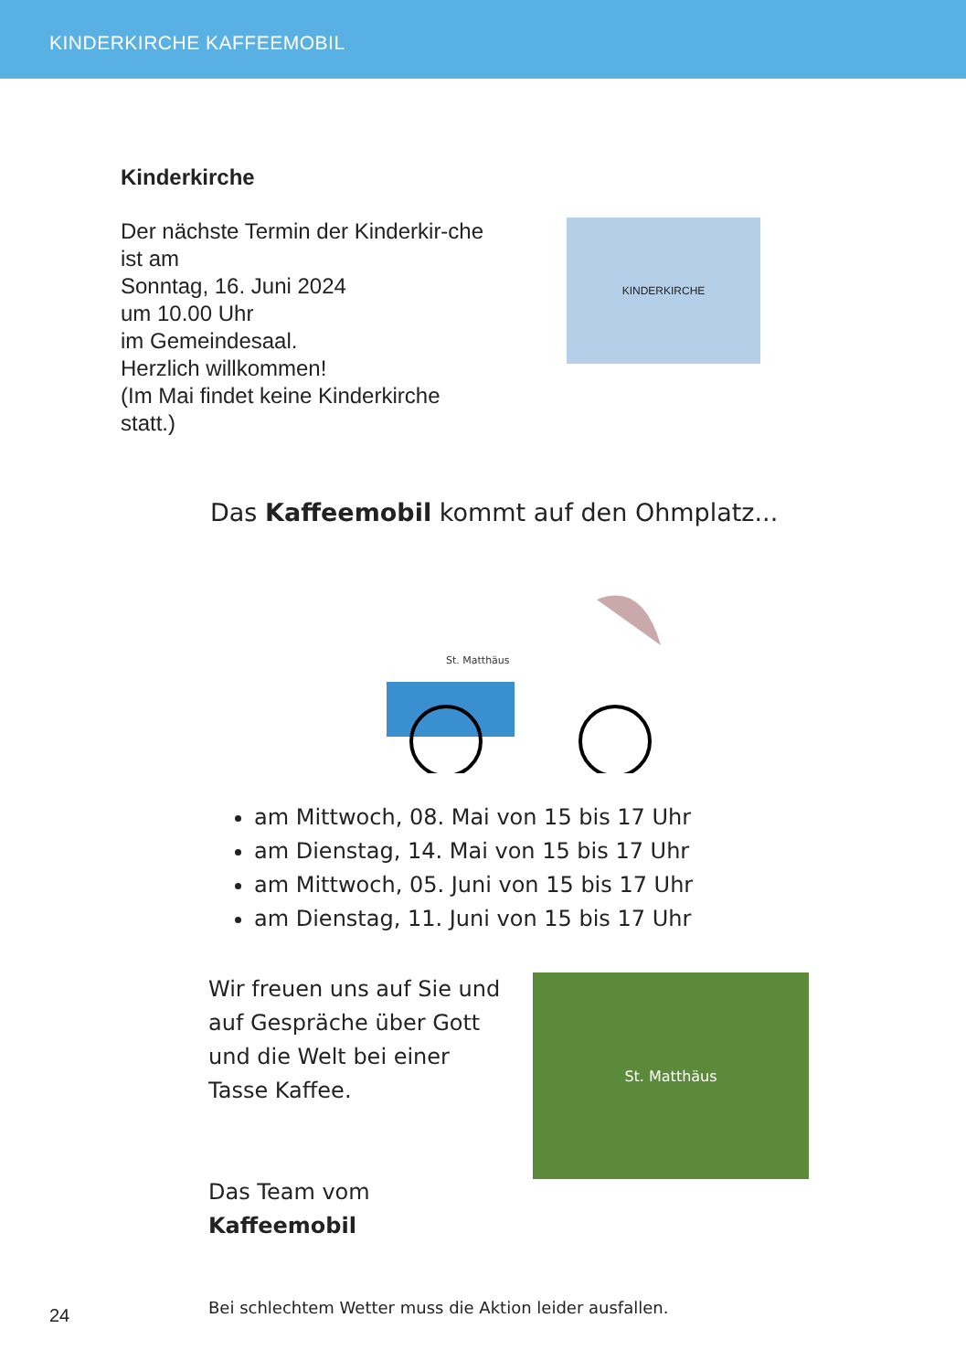KINDERKIRCHE KAFFEEMOBIL
Kinderkirche
Der nächste Termin der Kinderkir-che ist am
Sonntag, 16. Juni 2024
um 10.00 Uhr
im Gemeindesaal.
Herzlich willkommen!
(Im Mai findet keine Kinderkirche statt.)
KINDERKIRCHE
Das Kaffeemobil kommt auf den Ohmplatz...
St. Matthäus
am Mittwoch, 08. Mai von 15 bis 17 Uhr
am Dienstag, 14. Mai von 15 bis 17 Uhr
am Mittwoch, 05. Juni von 15 bis 17 Uhr
am Dienstag, 11. Juni von 15 bis 17 Uhr
Wir freuen uns auf Sie und auf Gespräche über Gott und die Welt bei einer Tasse Kaffee.
Das Team vom Kaffeemobil
St. Matthäus
Bei schlechtem Wetter muss die Aktion leider ausfallen.
24